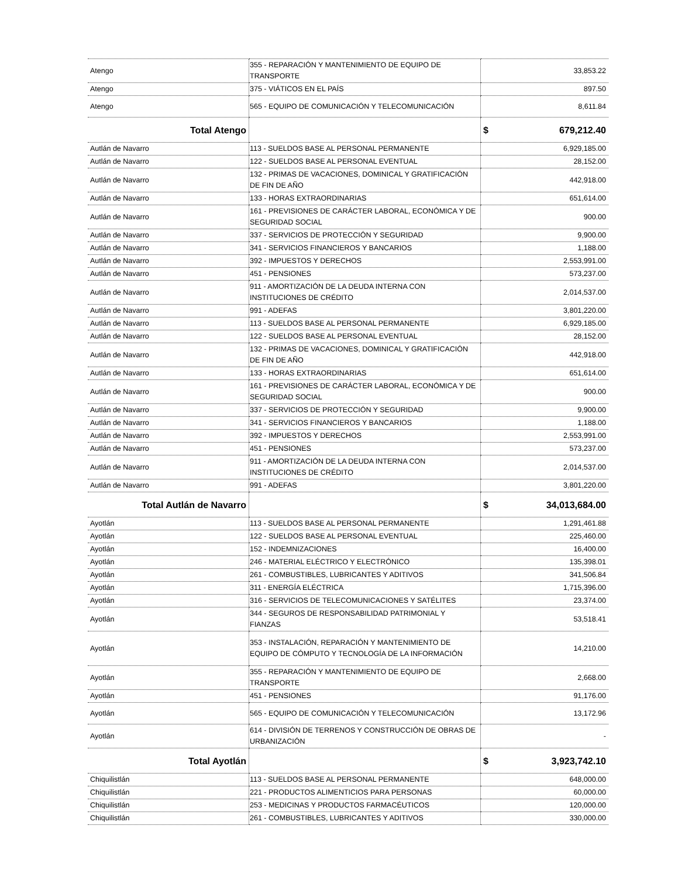| Atengo | 355 - REPARACIÓN Y MANTENIMIENTO DE EQUIPO DE TRANSPORTE | 33,853.22 |
| Atengo | 375 - VIÁTICOS EN EL PAÍS | 897.50 |
| Atengo | 565 - EQUIPO DE COMUNICACIÓN Y TELECOMUNICACIÓN | 8,611.84 |
| Total Atengo | | $ 679,212.40 |
| Autlán de Navarro | 113 - SUELDOS BASE AL PERSONAL PERMANENTE | 6,929,185.00 |
| Autlán de Navarro | 122 - SUELDOS BASE AL PERSONAL EVENTUAL | 28,152.00 |
| Autlán de Navarro | 132 - PRIMAS DE VACACIONES, DOMINICAL Y GRATIFICACIÓN DE FIN DE AÑO | 442,918.00 |
| Autlán de Navarro | 133 - HORAS EXTRAORDINARIAS | 651,614.00 |
| Autlán de Navarro | 161 - PREVISIONES DE CARÁCTER LABORAL, ECONÓMICA Y DE SEGURIDAD SOCIAL | 900.00 |
| Autlán de Navarro | 337 - SERVICIOS DE PROTECCIÓN Y SEGURIDAD | 9,900.00 |
| Autlán de Navarro | 341 - SERVICIOS FINANCIEROS Y BANCARIOS | 1,188.00 |
| Autlán de Navarro | 392 - IMPUESTOS Y DERECHOS | 2,553,991.00 |
| Autlán de Navarro | 451 - PENSIONES | 573,237.00 |
| Autlán de Navarro | 911 - AMORTIZACIÓN DE LA DEUDA INTERNA CON INSTITUCIONES DE CRÉDITO | 2,014,537.00 |
| Autlán de Navarro | 991 - ADEFAS | 3,801,220.00 |
| Autlán de Navarro | 113 - SUELDOS BASE AL PERSONAL PERMANENTE | 6,929,185.00 |
| Autlán de Navarro | 122 - SUELDOS BASE AL PERSONAL EVENTUAL | 28,152.00 |
| Autlán de Navarro | 132 - PRIMAS DE VACACIONES, DOMINICAL Y GRATIFICACIÓN DE FIN DE AÑO | 442,918.00 |
| Autlán de Navarro | 133 - HORAS EXTRAORDINARIAS | 651,614.00 |
| Autlán de Navarro | 161 - PREVISIONES DE CARÁCTER LABORAL, ECONÓMICA Y DE SEGURIDAD SOCIAL | 900.00 |
| Autlán de Navarro | 337 - SERVICIOS DE PROTECCIÓN Y SEGURIDAD | 9,900.00 |
| Autlán de Navarro | 341 - SERVICIOS FINANCIEROS Y BANCARIOS | 1,188.00 |
| Autlán de Navarro | 392 - IMPUESTOS Y DERECHOS | 2,553,991.00 |
| Autlán de Navarro | 451 - PENSIONES | 573,237.00 |
| Autlán de Navarro | 911 - AMORTIZACIÓN DE LA DEUDA INTERNA CON INSTITUCIONES DE CRÉDITO | 2,014,537.00 |
| Autlán de Navarro | 991 - ADEFAS | 3,801,220.00 |
| Total Autlán de Navarro | | $ 34,013,684.00 |
| Ayotlán | 113 - SUELDOS BASE AL PERSONAL PERMANENTE | 1,291,461.88 |
| Ayotlán | 122 - SUELDOS BASE AL PERSONAL EVENTUAL | 225,460.00 |
| Ayotlán | 152 - INDEMNIZACIONES | 16,400.00 |
| Ayotlán | 246 - MATERIAL ELÉCTRICO Y ELECTRÓNICO | 135,398.01 |
| Ayotlán | 261 - COMBUSTIBLES, LUBRICANTES Y ADITIVOS | 341,506.84 |
| Ayotlán | 311 - ENERGÍA ELÉCTRICA | 1,715,396.00 |
| Ayotlán | 316 - SERVICIOS DE TELECOMUNICACIONES Y SATÉLITES | 23,374.00 |
| Ayotlán | 344 - SEGUROS DE RESPONSABILIDAD PATRIMONIAL Y FIANZAS | 53,518.41 |
| Ayotlán | 353 - INSTALACIÓN, REPARACIÓN Y MANTENIMIENTO DE EQUIPO DE CÓMPUTO Y TECNOLOGÍA DE LA INFORMACIÓN | 14,210.00 |
| Ayotlán | 355 - REPARACIÓN Y MANTENIMIENTO DE EQUIPO DE TRANSPORTE | 2,668.00 |
| Ayotlán | 451 - PENSIONES | 91,176.00 |
| Ayotlán | 565 - EQUIPO DE COMUNICACIÓN Y TELECOMUNICACIÓN | 13,172.96 |
| Ayotlán | 614 - DIVISIÓN DE TERRENOS Y CONSTRUCCIÓN DE OBRAS DE URBANIZACIÓN | - |
| Total Ayotlán | | $ 3,923,742.10 |
| Chiquilistlán | 113 - SUELDOS BASE AL PERSONAL PERMANENTE | 648,000.00 |
| Chiquilistlán | 221 - PRODUCTOS ALIMENTICIOS PARA PERSONAS | 60,000.00 |
| Chiquilistlán | 253 - MEDICINAS Y PRODUCTOS FARMACÉUTICOS | 120,000.00 |
| Chiquilistlán | 261 - COMBUSTIBLES, LUBRICANTES Y ADITIVOS | 330,000.00 |